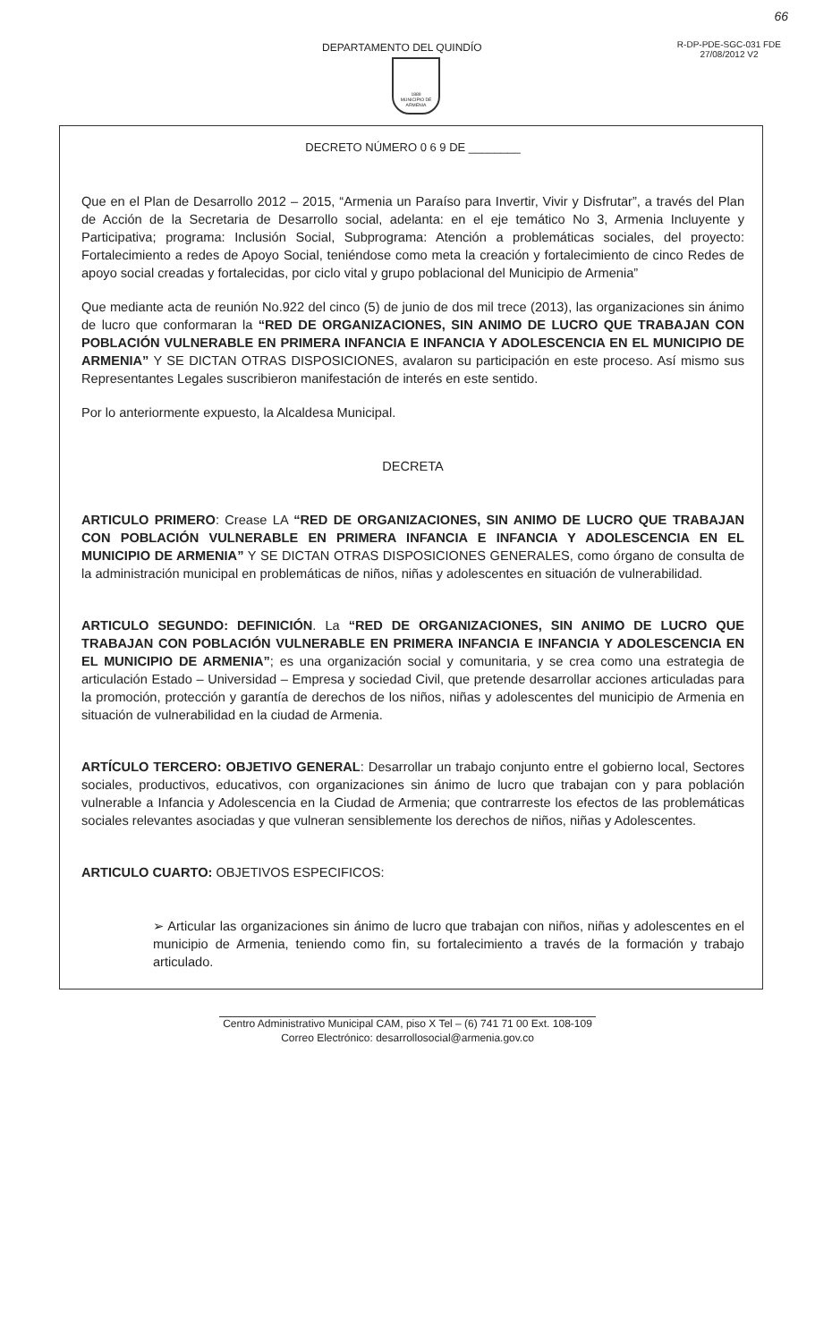66
DEPARTAMENTO DEL QUINDÍO
R-DP-PDE-SGC-031 FDE
27/08/2012 V2
1889
MUNICIPIO DE ARMENIA
DECRETO NÚMERO 0 6 9 DE ________
Que en el Plan de Desarrollo 2012 – 2015, “Armenia un Paraíso para Invertir, Vivir y Disfrutar”, a través del Plan de Acción de la Secretaria de Desarrollo social, adelanta: en el eje temático No 3, Armenia Incluyente y Participativa; programa: Inclusión Social, Subprograma: Atención a problemáticas sociales, del proyecto: Fortalecimiento a redes de Apoyo Social, teniéndose como meta la creación y fortalecimiento de cinco Redes de apoyo social creadas y fortalecidas, por ciclo vital y grupo poblacional del Municipio de Armenia”
Que mediante acta de reunión No.922 del cinco (5) de junio de dos mil trece (2013), las organizaciones sin ánimo de lucro que conformaran la “RED DE ORGANIZACIONES, SIN ANIMO DE LUCRO QUE TRABAJAN CON POBLACIÓN VULNERABLE EN PRIMERA INFANCIA E INFANCIA Y ADOLESCENCIA EN EL MUNICIPIO DE ARMENIA” Y SE DICTAN OTRAS DISPOSICIONES, avalaron su participación en este proceso. Así mismo sus Representantes Legales suscribieron manifestación de interés en este sentido.
Por lo anteriormente expuesto, la Alcaldesa Municipal.
DECRETA
ARTICULO PRIMERO: Crease LA “RED DE ORGANIZACIONES, SIN ANIMO DE LUCRO QUE TRABAJAN CON POBLACIÓN VULNERABLE EN PRIMERA INFANCIA E INFANCIA Y ADOLESCENCIA EN EL MUNICIPIO DE ARMENIA” Y SE DICTAN OTRAS DISPOSICIONES GENERALES, como órgano de consulta de la administración municipal en problemáticas de niños, niñas y adolescentes en situación de vulnerabilidad.
ARTICULO SEGUNDO: DEFINICIÓN. La “RED DE ORGANIZACIONES, SIN ANIMO DE LUCRO QUE TRABAJAN CON POBLACIÓN VULNERABLE EN PRIMERA INFANCIA E INFANCIA Y ADOLESCENCIA EN EL MUNICIPIO DE ARMENIA”; es una organización social y comunitaria, y se crea como una estrategia de articulación Estado – Universidad – Empresa y sociedad Civil, que pretende desarrollar acciones articuladas para la promoción, protección y garantía de derechos de los niños, niñas y adolescentes del municipio de Armenia en situación de vulnerabilidad en la ciudad de Armenia.
ARTÍCULO TERCERO: OBJETIVO GENERAL: Desarrollar un trabajo conjunto entre el gobierno local, Sectores sociales, productivos, educativos, con organizaciones sin ánimo de lucro que trabajan con y para población vulnerable a Infancia y Adolescencia en la Ciudad de Armenia; que contrarreste los efectos de las problemáticas sociales relevantes asociadas y que vulneran sensiblemente los derechos de niños, niñas y Adolescentes.
ARTICULO CUARTO: OBJETIVOS ESPECIFICOS:
➢ Articular las organizaciones sin ánimo de lucro que trabajan con niños, niñas y adolescentes en el municipio de Armenia, teniendo como fin, su fortalecimiento a través de la formación y trabajo articulado.
Centro Administrativo Municipal CAM, piso X Tel – (6) 741 71 00 Ext. 108-109
Correo Electrónico: desarrollosocial@armenia.gov.co